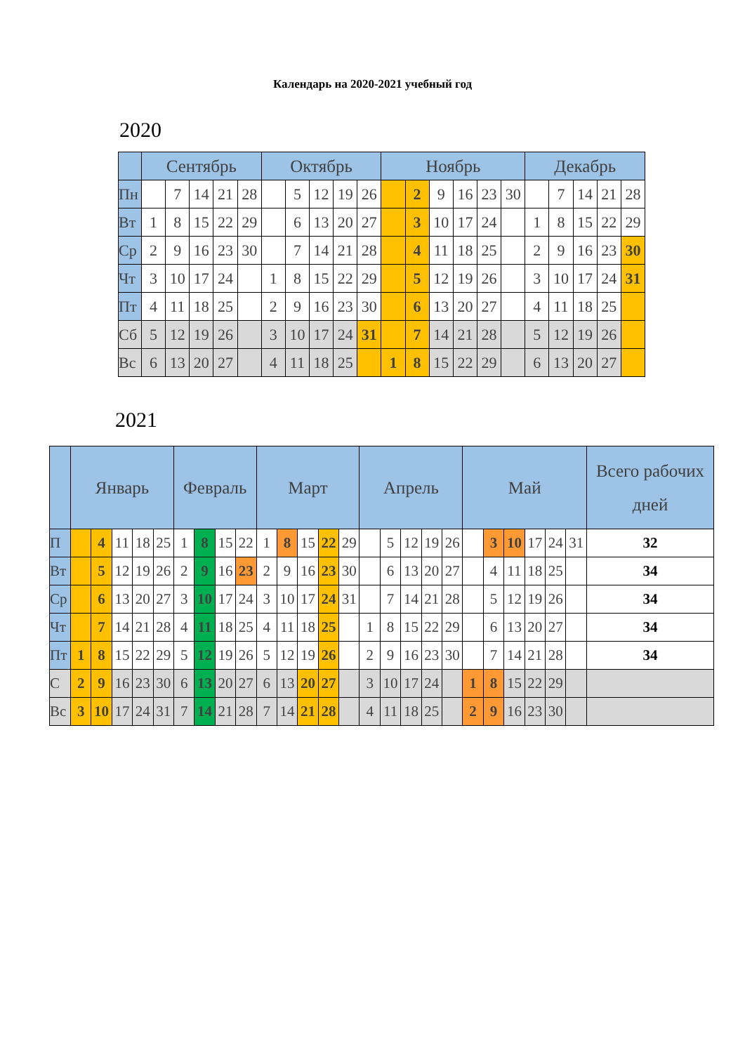Календарь на 2020-2021 учебный год
2020
| | Сентябрь | | | | | Октябрь | | | | | Ноябрь | | | | | | Декабрь | | | | |
| --- | --- | --- | --- | --- | --- | --- | --- | --- | --- | --- | --- | --- | --- | --- | --- | --- | --- | --- | --- | --- | --- |
| Пн | | 7 | 14 | 21 | 28 | | 5 | 12 | 19 | 26 | | 2 | 9 | 16 | 23 | 30 | | 7 | 14 | 21 | 28 |
| Вт | 1 | 8 | 15 | 22 | 29 | | 6 | 13 | 20 | 27 | | 3 | 10 | 17 | 24 | | 1 | 8 | 15 | 22 | 29 |
| Ср | 2 | 9 | 16 | 23 | 30 | | 7 | 14 | 21 | 28 | | 4 | 11 | 18 | 25 | | 2 | 9 | 16 | 23 | 30 |
| Чт | 3 | 10 | 17 | 24 | | 1 | 8 | 15 | 22 | 29 | | 5 | 12 | 19 | 26 | | 3 | 10 | 17 | 24 | 31 |
| Пт | 4 | 11 | 18 | 25 | | 2 | 9 | 16 | 23 | 30 | | 6 | 13 | 20 | 27 | | 4 | 11 | 18 | 25 | |
| Сб | 5 | 12 | 19 | 26 | | 3 | 10 | 17 | 24 | 31 | | 7 | 14 | 21 | 28 | | 5 | 12 | 19 | 26 | |
| Вс | 6 | 13 | 20 | 27 | | 4 | 11 | 18 | 25 | | 1 | 8 | 15 | 22 | 29 | | 6 | 13 | 20 | 27 | |
2021
| | Январь | | | | | Февраль | | | | Март | | | | | Апрель | | | | | Май | | | | | | Всего рабочих дней |
| --- | --- | --- | --- | --- | --- | --- | --- | --- | --- | --- | --- | --- | --- | --- | --- | --- | --- | --- | --- | --- | --- | --- | --- | --- | --- | --- |
| П | | 4 | 11 | 18 | 25 | 1 | 8 | 15 | 22 | 1 | 8 | 15 | 22 | 29 | | 5 | 12 | 19 | 26 | | 3 | 10 | 17 | 24 | 31 | 32 |
| Вт | | 5 | 12 | 19 | 26 | 2 | 9 | 16 | 23 | 2 | 9 | 16 | 23 | 30 | | 6 | 13 | 20 | 27 | | 4 | 11 | 18 | 25 | | 34 |
| Ср | | 6 | 13 | 20 | 27 | 3 | 10 | 17 | 24 | 3 | 10 | 17 | 24 | 31 | | 7 | 14 | 21 | 28 | | 5 | 12 | 19 | 26 | | 34 |
| Чт | | 7 | 14 | 21 | 28 | 4 | 11 | 18 | 25 | 4 | 11 | 18 | 25 | | 1 | 8 | 15 | 22 | 29 | | 6 | 13 | 20 | 27 | | 34 |
| Пт | 1 | 8 | 15 | 22 | 29 | 5 | 12 | 19 | 26 | 5 | 12 | 19 | 26 | | 2 | 9 | 16 | 23 | 30 | | 7 | 14 | 21 | 28 | | 34 |
| С | 2 | 9 | 16 | 23 | 30 | 6 | 13 | 20 | 27 | 6 | 13 | 20 | 27 | | 3 | 10 | 17 | 24 | | 1 | 8 | 15 | 22 | 29 | | |
| Вс | 3 | 10 | 17 | 24 | 31 | 7 | 14 | 21 | 28 | 7 | 14 | 21 | 28 | | 4 | 11 | 18 | 25 | | 2 | 9 | 16 | 23 | 30 | | |